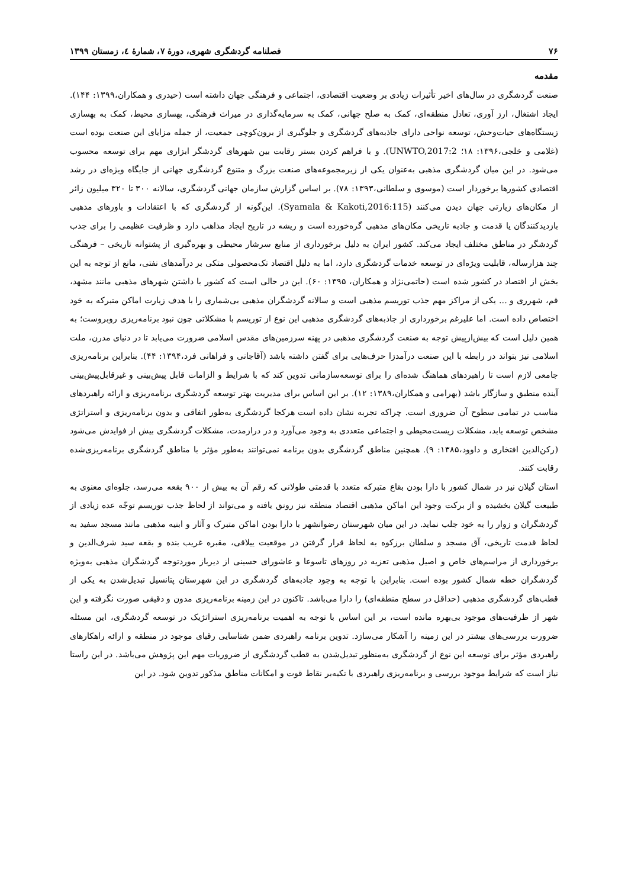۷۶ فصلنامه گردشگری شهری، دورۀ ۷، شمارۀ ٤، زمستان ۱۳۹۹
مقدمه
صنعت گردشگری در سال‌های اخیر تأثیرات زیادی بر وضعیت اقتصادی، اجتماعی و فرهنگی جهان داشته است (حیدری و همکاران،۱۳۹۹: ۱۴۴). ایجاد اشتغال، ارز آوری، تعادل منطقه‌ای، کمک به صلح جهانی، کمک به سرمایه‌گذاری در میراث فرهنگی، بهسازی محیط، کمک به بهسازی زیستگاه‌های حیات‌وحش، توسعه نواحی دارای جاذبه‌های گردشگری و جلوگیری از برون‌کوچی جمعیت، از جمله مزایای این صنعت بوده است (غلامی و خلجی،۱۳۹۶: ۱۸؛ UNWTO,2017:2). و با فراهم کردن بستر رقابت بین شهرهای گردشگر ابزاری مهم برای توسعه محسوب می‌شود. در این میان گردشگری مذهبی به‌عنوان یکی از زیرمجموعه‌های صنعت بزرگ و متنوع گردشگری جهانی از جایگاه ویژه‌ای در رشد اقتصادی کشورها برخوردار است (موسوی و سلطانی،۱۳۹۳: ۷۸). بر اساس گزارش سازمان جهانی گردشگری، سالانه ۳۰۰ تا ۳۲۰ میلیون زائر از مکان‌های زیارتی جهان دیدن می‌کنند (Syamala & Kakoti,2016:115). این‌گونه از گردشگری که با اعتقادات و باورهای مذهبی بازدیدکنندگان یا قدمت و جاذبه تاریخی مکان‌های مذهبی گره‌خورده است و ریشه در تاریخ ایجاد مذاهب دارد و ظرفیت عظیمی را برای جذب گردشگر در مناطق مختلف ایجاد می‌کند. کشور ایران به دلیل برخورداری از منابع سرشار محیطی و بهره‌گیری از پشتوانه تاریخی – فرهنگی چند هزارساله، قابلیت ویژه‌ای در توسعه خدمات گردشگری دارد، اما به دلیل اقتصاد تک‌محصولی متکی بر درآمدهای نفتی، مانع از توجه به این بخش از اقتصاد در کشور شده است (حاتمی‌نژاد و همکاران، ۱۳۹۵: ۶۰). این در حالی است که کشور با داشتن شهرهای مذهبی مانند مشهد، قم، شهرری و ... یکی از مراکز مهم جذب توریسم مذهبی است و سالانه گردشگران مذهبی بی‌شماری را با هدف زیارت اماکن متبرکه به خود اختصاص داده است. اما علیرغم برخورداری از جاذبه‌های گردشگری مذهبی این نوع از توریسم با مشکلاتی چون نبود برنامه‌ریزی روبروست؛ به همین دلیل است که بیش‌ازپیش توجه به صنعت گردشگری مذهبی در پهنه سرزمین‌های مقدس اسلامی ضرورت می‌یابد تا در دنیای مدرن، ملت اسلامی نیز بتواند در رابطه با این صنعت درآمدزا حرف‌هایی برای گفتن داشته باشد (آقاجانی و فراهانی فرد،۱۳۹۴: ۴۴). بنابراین برنامه‌ریزی جامعی لازم است تا راهبردهای هماهنگ شده‌ای را برای توسعه‌سازمانی تدوین کند که با شرایط و الزامات قابل پیش‌بینی و غیرقابل‌پیش‌بینی آینده منطبق و سازگار باشد (بهرامی و همکاران،۱۳۸۹: ۱۲). بر این اساس برای مدیریت بهتر توسعه گردشگری برنامه‌ریزی و ارائه راهبردهای مناسب در تمامی سطوح آن ضروری است. چراکه تجربه نشان داده است هرکجا گردشگری به‌طور اتفاقی و بدون برنامه‌ریزی و استراتژی مشخص توسعه یابد، مشکلات زیست‌محیطی و اجتماعی متعددی به وجود می‌آورد و در درازمدت، مشکلات گردشگری بیش از فوایدش می‌شود (رکن‌الدین افتخاری و داوود،۱۳۸۵: ۹). همچنین مناطق گردشگری بدون برنامه نمی‌توانند به‌طور مؤثر با مناطق گردشگری برنامه‌ریزی‌شده رقابت کنند.
استان گیلان نیز در شمال کشور با دارا بودن بقاع متبرکه متعدد با قدمتی طولانی که رقم آن به بیش از ۹۰۰ بقعه می‌رسد، جلوه‌ای معنوی به طبیعت گیلان بخشیده و از برکت وجود این اماکن مذهبی اقتصاد منطقه نیز رونق یافته و می‌تواند از لحاظ جذب توریسم توجّه عده زیادی از گردشگران و زوار را به خود جلب نماید. در این میان شهرستان رضوانشهر با دارا بودن اماکن متبرک و آثار و ابنیه مذهبی مانند مسجد سفید به لحاظ قدمت تاریخی، آق مسجد و سلطان برزکوه به لحاظ قرار گرفتن در موقعیت ییلاقی، مقبره غریب بنده و بقعه سید شرف‌الدین و برخورداری از مراسم‌های خاص و اصیل مذهبی تعزیه در روزهای تاسوعا و عاشورای حسینی از دیرباز موردتوجه گردشگران مذهبی به‌ویژه گردشگران خطه شمال کشور بوده است. بنابراین با توجه به وجود جاذبه‌های گردشگری در این شهرستان پتانسیل تبدیل‌شدن به یکی از قطب‌های گردشگری مذهبی (حداقل در سطح منطقه‌ای) را دارا می‌باشد. تاکنون در این زمینه برنامه‌ریزی مدون و دقیقی صورت نگرفته و این شهر از ظرفیت‌های موجود بی‌بهره مانده است، بر این اساس با توجه به اهمیت برنامه‌ریزی استراتژیک در توسعه گردشگری، این مسئله ضرورت بررسی‌های بیشتر در این زمینه را آشکار می‌سازد. تدوین برنامه راهبردی ضمن شناسایی رقبای موجود در منطقه و ارائه راهکارهای راهبردی مؤثر برای توسعه این نوع از گردشگری به‌منظور تبدیل‌شدن به قطب گردشگری از ضروریات مهم این پژوهش می‌باشد. در این راستا نیاز است که شرایط موجود بررسی و برنامه‌ریزی راهبردی با تکیه‌بر نقاط قوت و امکانات مناطق مذکور تدوین شود. در این